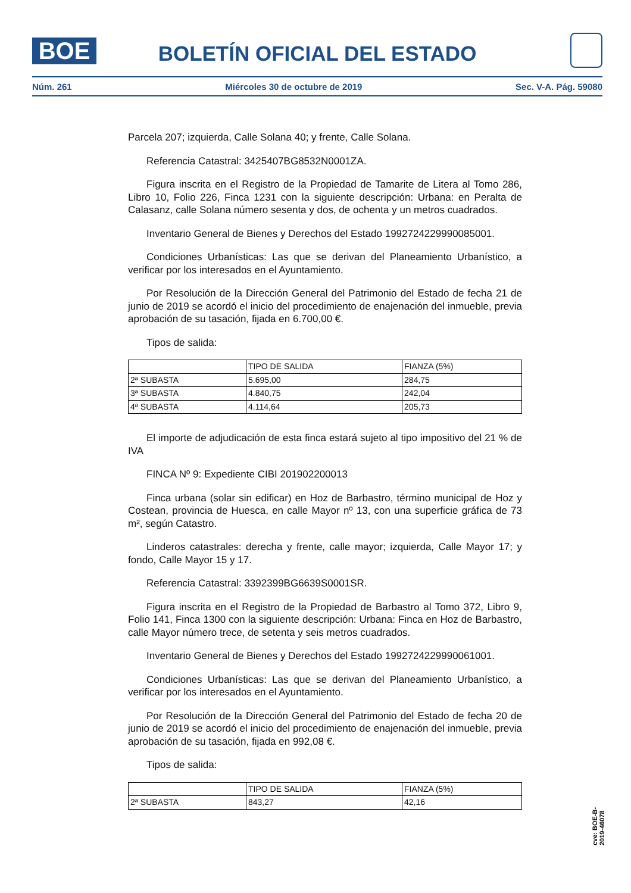BOE
BOLETÍN OFICIAL DEL ESTADO
Núm. 261 Miércoles 30 de octubre de 2019 Sec. V-A. Pág. 59080
Parcela 207; izquierda, Calle Solana 40; y frente, Calle Solana.
Referencia Catastral: 3425407BG8532N0001ZA.
Figura inscrita en el Registro de la Propiedad de Tamarite de Litera al Tomo 286, Libro 10, Folio 226, Finca 1231 con la siguiente descripción: Urbana: en Peralta de Calasanz, calle Solana número sesenta y dos, de ochenta y un metros cuadrados.
Inventario General de Bienes y Derechos del Estado 1992724229990085001.
Condiciones Urbanísticas: Las que se derivan del Planeamiento Urbanístico, a verificar por los interesados en el Ayuntamiento.
Por Resolución de la Dirección General del Patrimonio del Estado de fecha 21 de junio de 2019 se acordó el inicio del procedimiento de enajenación del inmueble, previa aprobación de su tasación, fijada en 6.700,00 €.
Tipos de salida:
| | TIPO DE SALIDA | FIANZA (5%) |
| --- | --- | --- |
| 2ª SUBASTA | 5.695,00 | 284,75 |
| 3ª SUBASTA | 4.840,75 | 242,04 |
| 4ª SUBASTA | 4.114,64 | 205,73 |
El importe de adjudicación de esta finca estará sujeto al tipo impositivo del 21 % de IVA
FINCA Nº 9: Expediente CIBI 201902200013
Finca urbana (solar sin edificar) en Hoz de Barbastro, término municipal de Hoz y Costean, provincia de Huesca, en calle Mayor nº 13, con una superficie gráfica de 73 m², según Catastro.
Linderos catastrales: derecha y frente, calle mayor; izquierda, Calle Mayor 17; y fondo, Calle Mayor 15 y 17.
Referencia Catastral: 3392399BG6639S0001SR.
Figura inscrita en el Registro de la Propiedad de Barbastro al Tomo 372, Libro 9, Folio 141, Finca 1300 con la siguiente descripción: Urbana: Finca en Hoz de Barbastro, calle Mayor número trece, de setenta y seis metros cuadrados.
Inventario General de Bienes y Derechos del Estado 1992724229990061001.
Condiciones Urbanísticas: Las que se derivan del Planeamiento Urbanístico, a verificar por los interesados en el Ayuntamiento.
Por Resolución de la Dirección General del Patrimonio del Estado de fecha 20 de junio de 2019 se acordó el inicio del procedimiento de enajenación del inmueble, previa aprobación de su tasación, fijada en 992,08 €.
Tipos de salida:
| | TIPO DE SALIDA | FIANZA (5%) |
| --- | --- | --- |
| 2ª SUBASTA | 843,27 | 42,16 |
cve: BOE-B-2019-46078